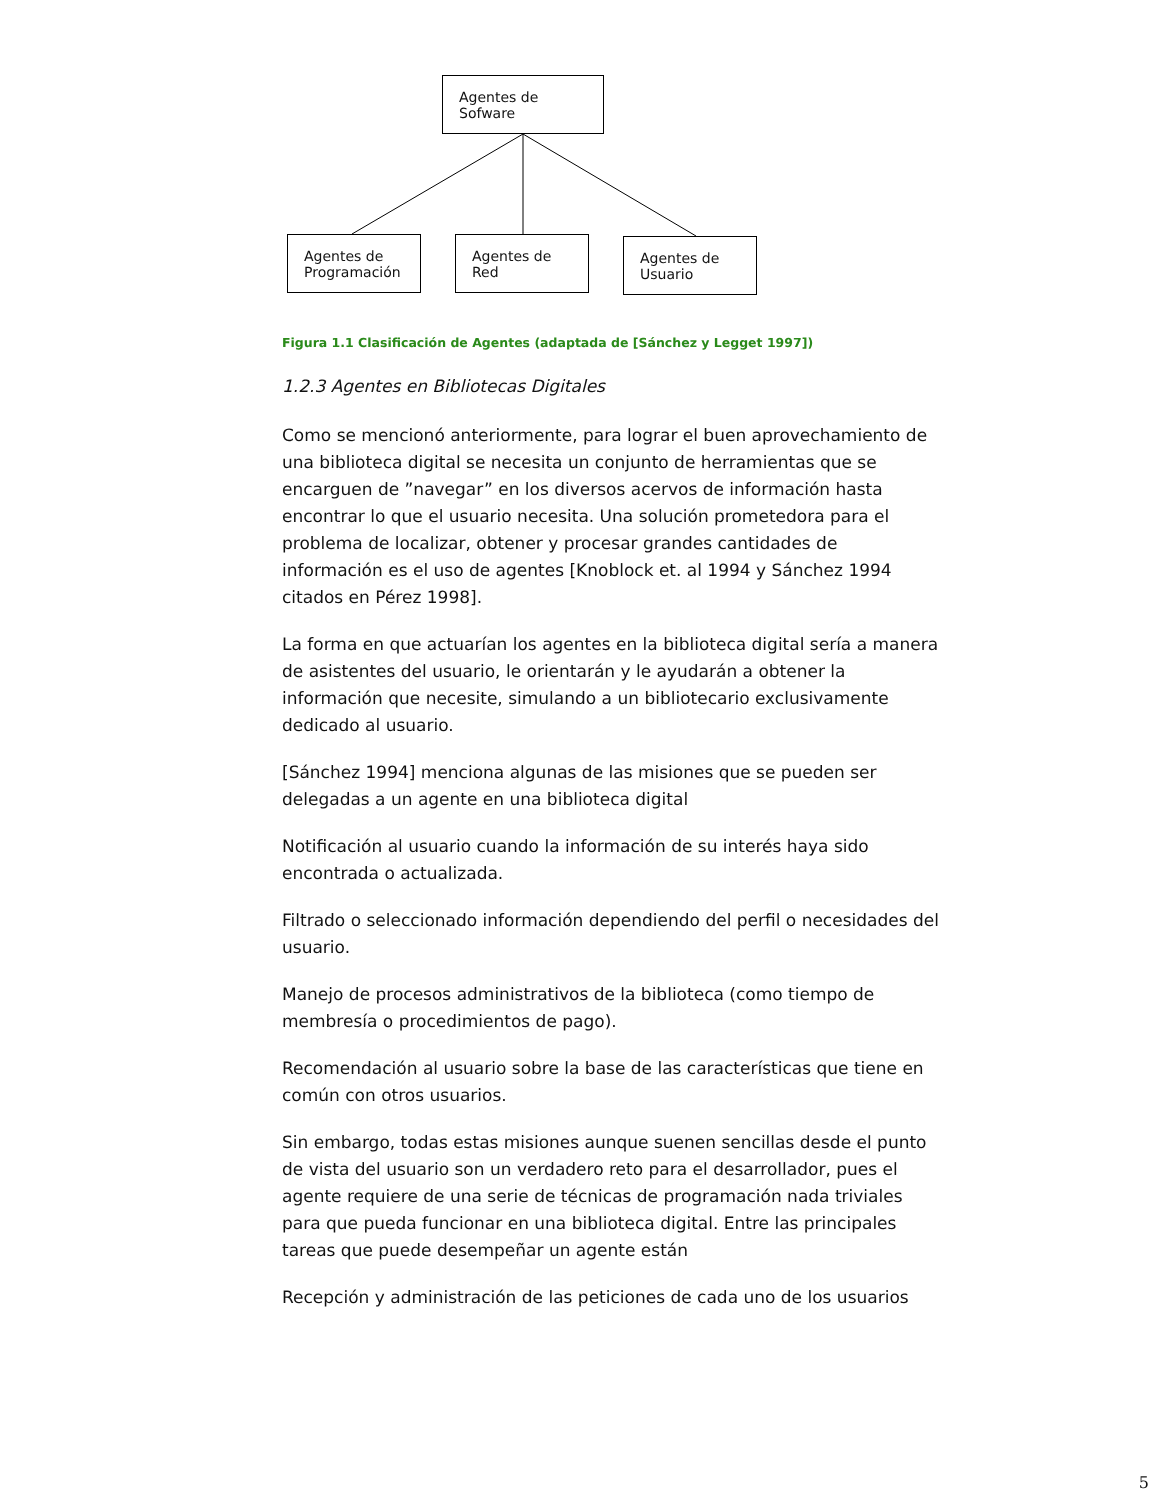Agentes de Sofware
Agentes de Programación
Agentes de Red
Agentes de Usuario
Figura 1.1 Clasificación de Agentes (adaptada de [Sánchez y Legget 1997])
1.2.3 Agentes en Bibliotecas Digitales
Como se mencionó anteriormente, para lograr el buen aprovechamiento de una biblioteca digital se necesita un conjunto de herramientas que se encarguen de ”navegar” en los diversos acervos de información hasta encontrar lo que el usuario necesita. Una solución prometedora para el problema de localizar, obtener y procesar grandes cantidades de información es el uso de agentes [Knoblock et. al 1994 y Sánchez 1994 citados en Pérez 1998].
La forma en que actuarían los agentes en la biblioteca digital sería a manera de asistentes del usuario, le orientarán y le ayudarán a obtener la información que necesite, simulando a un bibliotecario exclusivamente dedicado al usuario.
[Sánchez 1994] menciona algunas de las misiones que se pueden ser delegadas a un agente en una biblioteca digital
Notificación al usuario cuando la información de su interés haya sido encontrada o actualizada.
Filtrado o seleccionado información dependiendo del perfil o necesidades del usuario.
Manejo de procesos administrativos de la biblioteca (como tiempo de membresía o procedimientos de pago).
Recomendación al usuario sobre la base de las características que tiene en común con otros usuarios.
Sin embargo, todas estas misiones aunque suenen sencillas desde el punto de vista del usuario son un verdadero reto para el desarrollador, pues el agente requiere de una serie de técnicas de programación nada triviales para que pueda funcionar en una biblioteca digital. Entre las principales tareas que puede desempeñar un agente están
Recepción y administración de las peticiones de cada uno de los usuarios
5